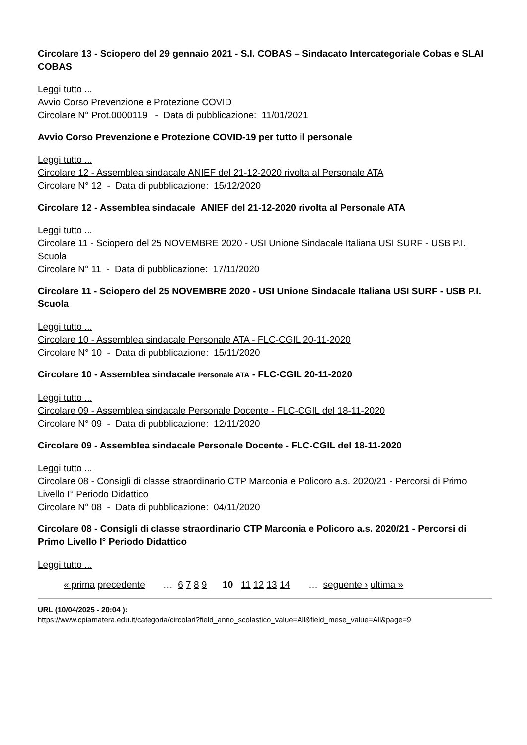Circolare 13 - Sciopero del 29 gennaio 2021 - S.I. COBAS – Sindacato Intercategoriale Cobas e SLAI COBAS
Leggi tutto ...
Avvio Corso Prevenzione e Protezione COVID
Circolare N° Prot.0000119 - Data di pubblicazione: 11/01/2021
Avvio Corso Prevenzione e Protezione COVID-19 per tutto il personale
Leggi tutto ...
Circolare 12 - Assemblea sindacale ANIEF del 21-12-2020 rivolta al Personale ATA
Circolare N° 12 - Data di pubblicazione: 15/12/2020
Circolare 12 - Assemblea sindacale ANIEF del 21-12-2020 rivolta al Personale ATA
Leggi tutto ...
Circolare 11 - Sciopero del 25 NOVEMBRE 2020 - USI Unione Sindacale Italiana USI SURF - USB P.I. Scuola
Circolare N° 11 - Data di pubblicazione: 17/11/2020
Circolare 11 - Sciopero del 25 NOVEMBRE 2020 - USI Unione Sindacale Italiana USI SURF - USB P.I. Scuola
Leggi tutto ...
Circolare 10 - Assemblea sindacale Personale ATA - FLC-CGIL 20-11-2020
Circolare N° 10 - Data di pubblicazione: 15/11/2020
Circolare 10 - Assemblea sindacale Personale ATA - FLC-CGIL 20-11-2020
Leggi tutto ...
Circolare 09 - Assemblea sindacale Personale Docente - FLC-CGIL del 18-11-2020
Circolare N° 09 - Data di pubblicazione: 12/11/2020
Circolare 09 - Assemblea sindacale Personale Docente - FLC-CGIL del 18-11-2020
Leggi tutto ...
Circolare 08 - Consigli di classe straordinario CTP Marconia e Policoro a.s. 2020/21 - Percorsi di Primo Livello I° Periodo Didattico
Circolare N° 08 - Data di pubblicazione: 04/11/2020
Circolare 08 - Consigli di classe straordinario CTP Marconia e Policoro a.s. 2020/21 - Percorsi di Primo Livello I° Periodo Didattico
Leggi tutto ...
« prima precedente … 6 7 8 9 10 11 12 13 14 … seguente › ultima »
URL (10/04/2025 - 20:04 ):
https://www.cpiamatera.edu.it/categoria/circolari?field_anno_scolastico_value=All&field_mese_value=All&page=9